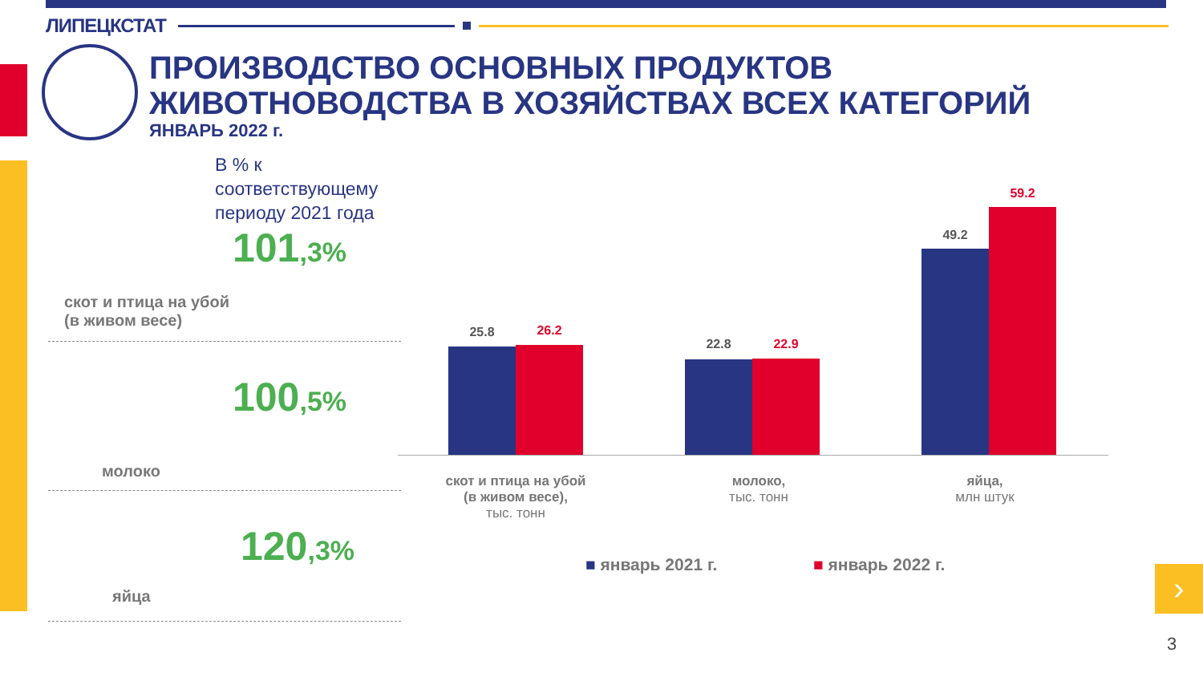ЛИПЕЦКСТАТ
ПРОИЗВОДСТВО ОСНОВНЫХ ПРОДУКТОВ
ЖИВОТНОВОДСТВА В ХОЗЯЙСТВАХ ВСЕХ КАТЕГОРИЙ
ЯНВАРЬ 2022 г.
В % к соответствующему
периоду 2021 года
101,3%
скот и птица на убой
(в живом весе)
100,5%
молоко
120,3%
яйца
25.8 26.2
22.8 22.9
49.2
59.2
скот и птица на убой
(в живом весе),
тыс. тонн
молоко,
тыс. тонн
яйца,
млн штук
■ январь 2021 г. ■ январь 2022 г. ›
3